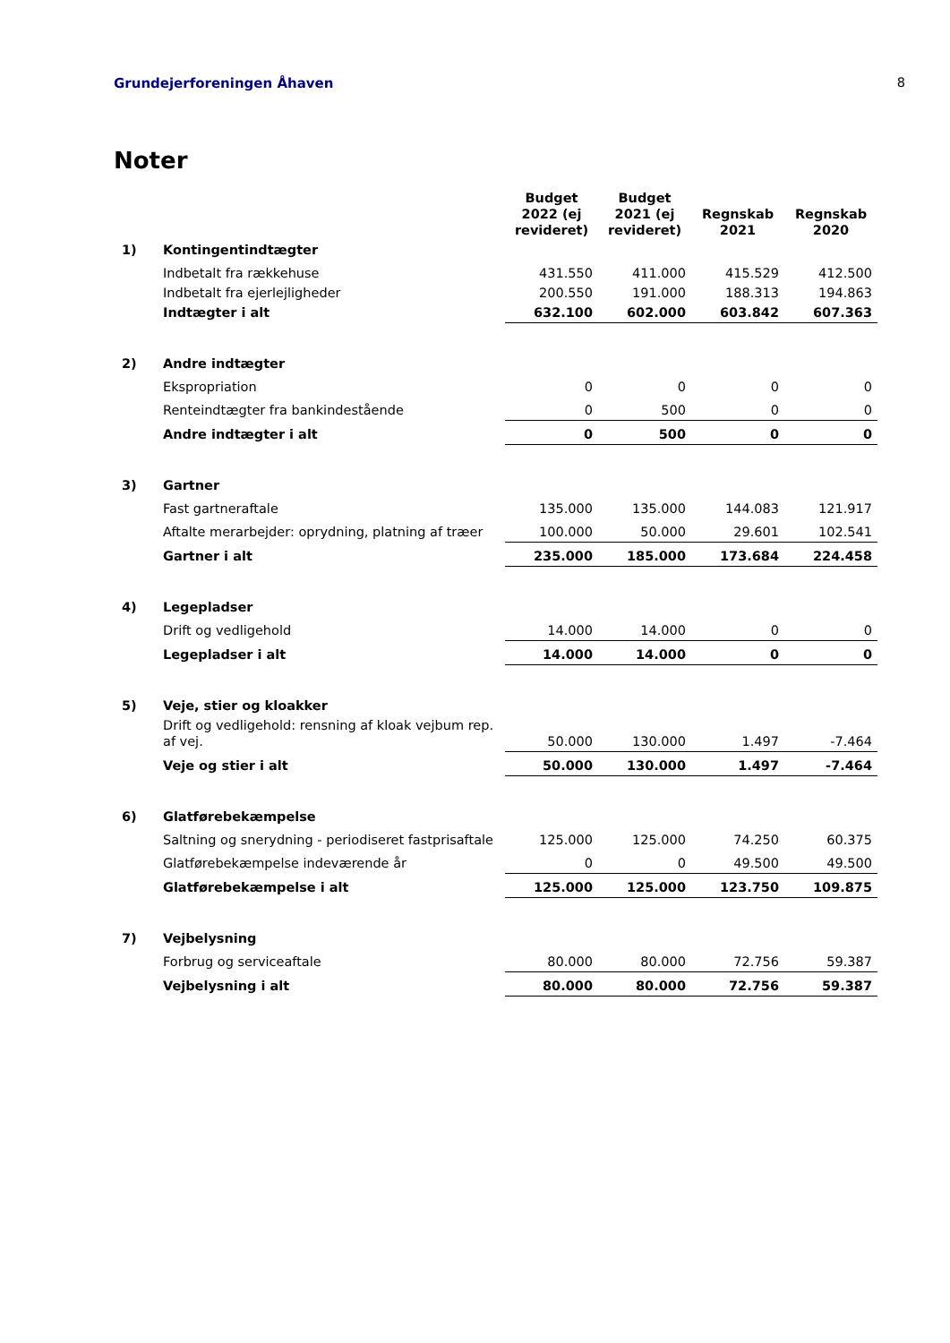Grundejerforeningen Åhaven 8
Noter
| | | Budget 2022 (ej revideret) | Budget 2021 (ej revideret) | Regnskab 2021 | Regnskab 2020 |
| --- | --- | --- | --- | --- | --- |
| 1) | Kontingentindtægter | | | | |
| | Indbetalt fra rækkehuse | 431.550 | 411.000 | 415.529 | 412.500 |
| | Indbetalt fra ejerlejligheder | 200.550 | 191.000 | 188.313 | 194.863 |
| | Indtægter i alt | 632.100 | 602.000 | 603.842 | 607.363 |
| 2) | Andre indtægter | | | | |
| | Ekspropriation | 0 | 0 | 0 | 0 |
| | Renteindtægter fra bankindestående | 0 | 500 | 0 | 0 |
| | Andre indtægter i alt | 0 | 500 | 0 | 0 |
| 3) | Gartner | | | | |
| | Fast gartneraftale | 135.000 | 135.000 | 144.083 | 121.917 |
| | Aftalte merarbejder: oprydning, platning af træer | 100.000 | 50.000 | 29.601 | 102.541 |
| | Gartner i alt | 235.000 | 185.000 | 173.684 | 224.458 |
| 4) | Legepladser | | | | |
| | Drift og vedligehold | 14.000 | 14.000 | 0 | 0 |
| | Legepladser i alt | 14.000 | 14.000 | 0 | 0 |
| 5) | Veje, stier og kloakker | | | | |
| | Drift og vedligehold: rensning af kloak vejbum rep. af vej. | 50.000 | 130.000 | 1.497 | -7.464 |
| | Veje og stier i alt | 50.000 | 130.000 | 1.497 | -7.464 |
| 6) | Glatførebekæmpelse | | | | |
| | Saltning og snerydning - periodiseret fastprisaftale | 125.000 | 125.000 | 74.250 | 60.375 |
| | Glatførebekæmpelse indeværende år | 0 | 0 | 49.500 | 49.500 |
| | Glatførebekæmpelse i alt | 125.000 | 125.000 | 123.750 | 109.875 |
| 7) | Vejbelysning | | | | |
| | Forbrug og serviceaftale | 80.000 | 80.000 | 72.756 | 59.387 |
| | Vejbelysning i alt | 80.000 | 80.000 | 72.756 | 59.387 |